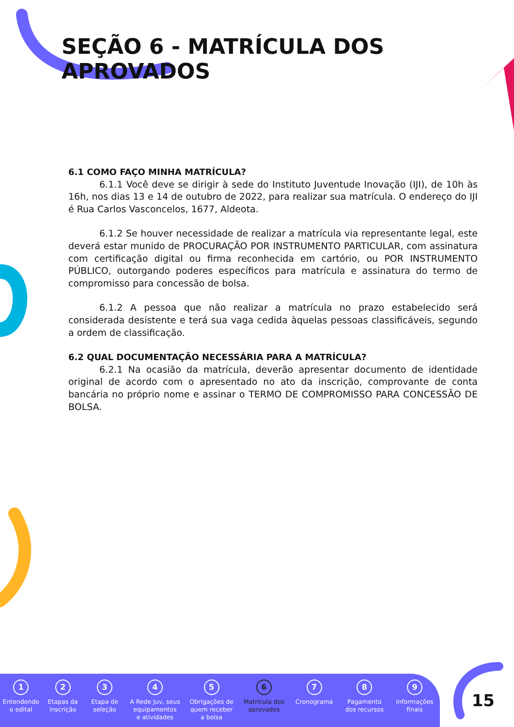SEÇÃO 6 - MATRÍCULA DOS APROVADOS
6.1 COMO FAÇO MINHA MATRÍCULA?
6.1.1 Você deve se dirigir à sede do Instituto Juventude Inovação (IJI), de 10h às 16h, nos dias 13 e 14 de outubro de 2022, para realizar sua matrícula. O endereço do IJI é Rua Carlos Vasconcelos, 1677, Aldeota.
6.1.2 Se houver necessidade de realizar a matrícula via representante legal, este deverá estar munido de PROCURAÇÃO POR INSTRUMENTO PARTICULAR, com assinatura com certificação digital ou firma reconhecida em cartório, ou POR INSTRUMENTO PÚBLICO, outorgando poderes específicos para matrícula e assinatura do termo de compromisso para concessão de bolsa.
6.1.2 A pessoa que não realizar a matrícula no prazo estabelecido será considerada desistente e terá sua vaga cedida àquelas pessoas classificáveis, segundo a ordem de classificação.
6.2 QUAL DOCUMENTAÇÃO NECESSÁRIA PARA A MATRÍCULA?
6.2.1 Na ocasião da matrícula, deverão apresentar documento de identidade original de acordo com o apresentado no ato da inscrição, comprovante de conta bancária no próprio nome e assinar o TERMO DE COMPROMISSO PARA CONCESSÃO DE BOLSA.
1
Entendendo
o edital
2
Etapas da
inscrição
3
Etapa de
seleção
4
A Rede Juv, seus
equipamentos
e atividades
5
Obrigações de
quem receber
a bolsa
6
Matrícula dos
aprovados
7
Cronograma
8
Pagamento
dos recursos
9
Informações
finais
15